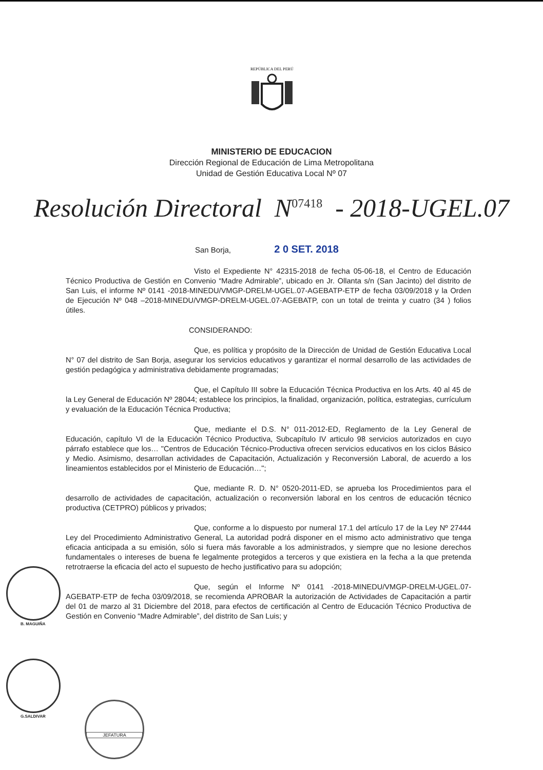REPÚBLICA DEL PERÚ
MINISTERIO DE EDUCACION
Dirección Regional de Educación de Lima Metropolitana
Unidad de Gestión Educativa Local Nº 07
Resolución Directoral N<sup>07418</sup> - 2018-UGEL.07
San Borja, 2 0 SET. 2018
Visto el Expediente N° 42315-2018 de fecha 05-06-18, el Centro de Educación Técnico Productiva de Gestión en Convenio “Madre Admirable”, ubicado en Jr. Ollanta s/n (San Jacinto) del distrito de San Luis, el informe Nº 0141 -2018-MINEDU/VMGP-DRELM-UGEL.07-AGEBATP-ETP de fecha 03/09/2018 y la Orden de Ejecución Nº 048 –2018-MINEDU/VMGP-DRELM-UGEL.07-AGEBATP, con un total de treinta y cuatro (34 ) folios útiles.
CONSIDERANDO:
Que, es política y propósito de la Dirección de Unidad de Gestión Educativa Local N° 07 del distrito de San Borja, asegurar los servicios educativos y garantizar el normal desarrollo de las actividades de gestión pedagógica y administrativa debidamente programadas;
Que, el Capítulo III sobre la Educación Técnica Productiva en los Arts. 40 al 45 de la Ley General de Educación Nº 28044; establece los principios, la finalidad, organización, política, estrategias, currículum y evaluación de la Educación Técnica Productiva;
Que, mediante el D.S. N° 011-2012-ED, Reglamento de la Ley General de Educación, capítulo VI de la Educación Técnico Productiva, Subcapítulo IV articulo 98 servicios autorizados en cuyo párrafo establece que los… "Centros de Educación Técnico-Productiva ofrecen servicios educativos en los ciclos Básico y Medio. Asimismo, desarrollan actividades de Capacitación, Actualización y Reconversión Laboral, de acuerdo a los lineamientos establecidos por el Ministerio de Educación…";
Que, mediante R. D. N° 0520-2011-ED, se aprueba los Procedimientos para el desarrollo de actividades de capacitación, actualización o reconversión laboral en los centros de educación técnico productiva (CETPRO) públicos y privados;
Que, conforme a lo dispuesto por numeral 17.1 del artículo 17 de la Ley Nº 27444 Ley del Procedimiento Administrativo General, La autoridad podrá disponer en el mismo acto administrativo que tenga eficacia anticipada a su emisión, sólo si fuera más favorable a los administrados, y siempre que no lesione derechos fundamentales o intereses de buena fe legalmente protegidos a terceros y que existiera en la fecha a la que pretenda retrotraerse la eficacia del acto el supuesto de hecho justificativo para su adopción;
Que, según el Informe Nº 0141 -2018-MINEDU/VMGP-DRELM-UGEL.07-AGEBATP-ETP de fecha 03/09/2018, se recomienda APROBAR la autorización de Actividades de Capacitación a partir del 01 de marzo al 31 Diciembre del 2018, para efectos de certificación al Centro de Educación Técnico Productiva de Gestión en Convenio “Madre Admirable”, del distrito de San Luis; y
B. MAGUIÑA
G.SALDIVAR
JEFATURA